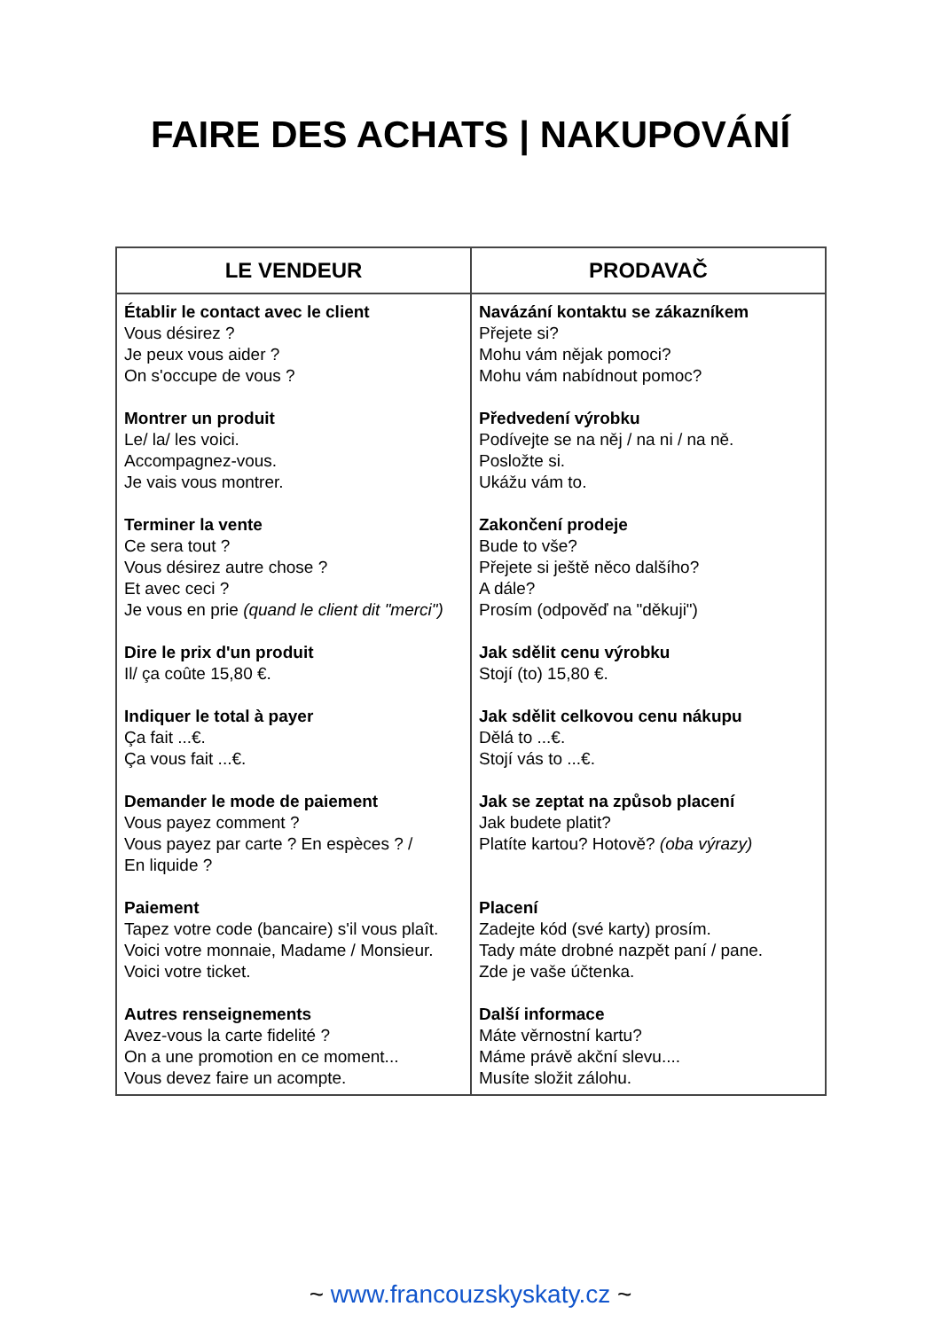FAIRE DES ACHATS | NAKUPOVÁNÍ
| LE VENDEUR | PRODAVAČ |
| --- | --- |
| Établir le contact avec le client Vous désirez ? Je peux vous aider ? On s'occupe de vous ? Montrer un produit Le/ la/ les voici. Accompagnez-vous. Je vais vous montrer. Terminer la vente Ce sera tout ? Vous désirez autre chose ? Et avec ceci ? Je vous en prie (quand le client dit "merci") Dire le prix d'un produit Il/ ça coûte 15,80 €. Indiquer le total à payer Ça fait ...€. Ça vous fait ...€. Demander le mode de paiement Vous payez comment ? Vous payez par carte ? En espèces ? / En liquide ? Paiement Tapez votre code (bancaire) s'il vous plaît. Voici votre monnaie, Madame / Monsieur. Voici votre ticket. Autres renseignements Avez-vous la carte fidelité ? On a une promotion en ce moment... Vous devez faire un acompte. | Navázání kontaktu se zákazníkem Přejete si? Mohu vám nějak pomoci? Mohu vám nabídnout pomoc? Předvedení výrobku Podívejte se na něj / na ni / na ně. Posložte si. Ukážu vám to. Zakončení prodeje Bude to vše? Přejete si ještě něco dalšího? A dále? Prosím (odpověď na "děkuji") Jak sdělit cenu výrobku Stojí (to) 15,80 €. Jak sdělit celkovou cenu nákupu Dělá to ...€. Stojí vás to ...€. Jak se zeptat na způsob placení Jak budete platit? Platíte kartou? Hotově? (oba výrazy) Placení Zadejte kód (své karty) prosím. Tady máte drobné nazpět paní / pane. Zde je vaše účtenka. Další informace Máte věrnostní kartu? Máme právě akční slevu.... Musíte složit zálohu. |
~ www.francouzskyskaty.cz ~